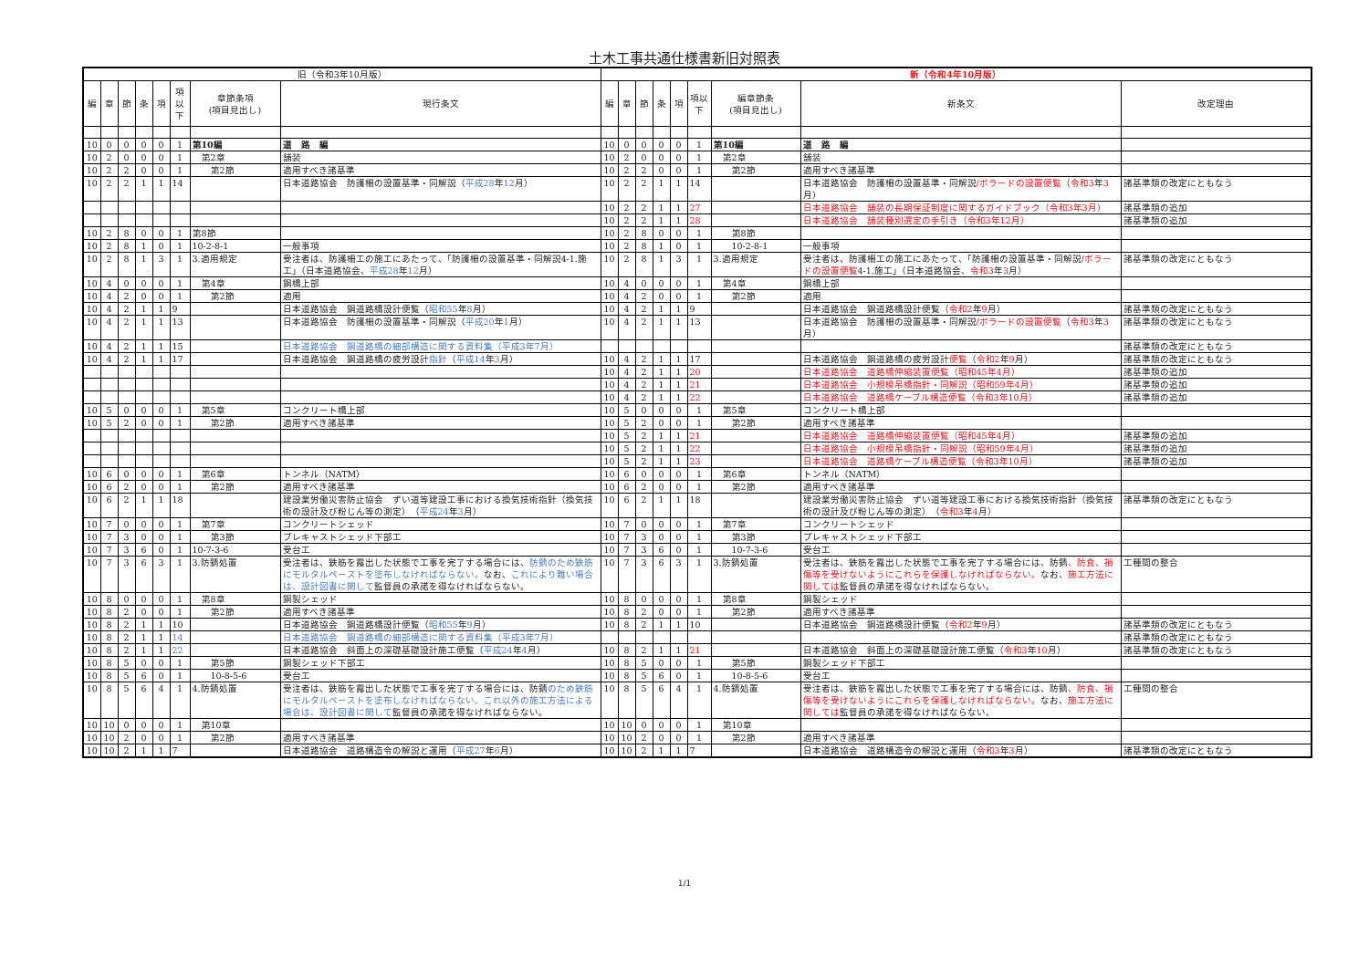土木工事共通仕様書新旧対照表
| 旧（令和3年10月版） | | | | | | | | 新（令和4年10月版） | | | | | | | | |
| --- | --- | --- | --- | --- | --- | --- | --- | --- | --- | --- | --- | --- | --- | --- | --- | --- |
| 編 | 章 | 節 | 条 | 項 | 項以下 | 章節条項 (項目見出し) | 現行条文 | 編 | 章 | 節 | 条 | 項 | 項以下 | 編章節条 (項目見出し) | 新条文 | 改定理由 |
| 10 | 0 | 0 | 0 | 0 | 1 | 第10編 | 道 路 編 | 10 | 0 | 0 | 0 | 0 | 1 | 第10編 | 道 路 編 | |
| 10 | 2 | 0 | 0 | 0 | 1 | 第2章 | 舗装 | 10 | 2 | 0 | 0 | 0 | 1 | 第2章 | 舗装 | |
| 10 | 2 | 2 | 0 | 0 | 1 | 第2節 | 適用すべき諸基準 | 10 | 2 | 2 | 0 | 0 | 1 | 第2節 | 適用すべき諸基準 | |
| 10 | 2 | 2 | 1 | 1 | 14 | | 日本道路協会 防護柵の設置基準・同解説（ 平成28 年 12 月） | 10 | 2 | 2 | 1 | 1 | 14 | | 日本道路協会 防護柵の設置基準・同解説 /ボラードの設置便覧 （ 令和3 年 3 月） | 諸基準類の改定にともなう |
| | | | | | | | | 10 | 2 | 2 | 1 | 1 | 27 | | 日本道路協会 舗装の長期保証制度に関するガイドブック（令和3年3月） | 諸基準類の追加 |
| | | | | | | | | 10 | 2 | 2 | 1 | 1 | 28 | | 日本道路協会 舗装種別選定の手引き（令和3年12月） | 諸基準類の追加 |
| 10 | 2 | 8 | 0 | 0 | 1 | 第8節 | | 10 | 2 | 8 | 0 | 0 | 1 | 第8節 | | |
| 10 | 2 | 8 | 1 | 0 | 1 | 10-2-8-1 | 一般事項 | 10 | 2 | 8 | 1 | 0 | 1 | 10-2-8-1 | 一般事項 | |
| 10 | 2 | 8 | 1 | 3 | 1 | 3.適用規定 | 受注者は、防護柵工の施工にあたって、「防護柵の設置基準・同解説4-1.施工」（日本道路協会、 平成28 年 12 月） | 10 | 2 | 8 | 1 | 3 | 1 | 3.適用規定 | 受注者は、防護柵工の施工にあたって、「防護柵の設置基準・同解説 /ボラードの設置便覧 4-1.施工」（日本道路協会、 令和3 年 3 月） | 諸基準類の改定にともなう |
| 10 | 4 | 0 | 0 | 0 | 1 | 第4章 | 鋼橋上部 | 10 | 4 | 0 | 0 | 0 | 1 | 第4章 | 鋼橋上部 | |
| 10 | 4 | 2 | 0 | 0 | 1 | 第2節 | 適用 | 10 | 4 | 2 | 0 | 0 | 1 | 第2節 | 適用 | |
| 10 | 4 | 2 | 1 | 1 | 9 | | 日本道路協会 鋼道路橋設計便覧（ 昭和55 年 8 月） | 10 | 4 | 2 | 1 | 1 | 9 | | 日本道路協会 鋼道路橋設計便覧（ 令和2 年 9 月） | 諸基準類の改定にともなう |
| 10 | 4 | 2 | 1 | 1 | 13 | | 日本道路協会 防護柵の設置基準・同解説（ 平成20 年 1 月） | 10 | 4 | 2 | 1 | 1 | 13 | | 日本道路協会 防護柵の設置基準・同解説 /ボラードの設置便覧 （ 令和3 年 3 月） | 諸基準類の改定にともなう |
| 10 | 4 | 2 | 1 | 1 | 15 | | 日本道路協会 鋼道路橋の細部構造に関する資料集（平成3年7月） | | | | | | | | | 諸基準類の改定にともなう |
| 10 | 4 | 2 | 1 | 1 | 17 | | 日本道路協会 鋼道路橋の疲労設計 指針 （ 平成14 年 3 月） | 10 | 4 | 2 | 1 | 1 | 17 | | 日本道路協会 鋼道路橋の疲労設計 便覧 （ 令和2 年 9 月） | 諸基準類の改定にともなう |
| | | | | | | | | 10 | 4 | 2 | 1 | 1 | 20 | | 日本道路協会 道路橋伸縮装置便覧（昭和45年4月） | 諸基準類の追加 |
| | | | | | | | | 10 | 4 | 2 | 1 | 1 | 21 | | 日本道路協会 小規模吊橋指針・同解説（昭和59年4月） | 諸基準類の追加 |
| | | | | | | | | 10 | 4 | 2 | 1 | 1 | 22 | | 日本道路協会 道路橋ケーブル構造便覧（令和3年10月） | 諸基準類の追加 |
| 10 | 5 | 0 | 0 | 0 | 1 | 第5章 | コンクリート橋上部 | 10 | 5 | 0 | 0 | 0 | 1 | 第5章 | コンクリート橋上部 | |
| 10 | 5 | 2 | 0 | 0 | 1 | 第2節 | 適用すべき諸基準 | 10 | 5 | 2 | 0 | 0 | 1 | 第2節 | 適用すべき諸基準 | |
| | | | | | | | | 10 | 5 | 2 | 1 | 1 | 21 | | 日本道路協会 道路橋伸縮装置便覧（昭和45年4月） | 諸基準類の追加 |
| | | | | | | | | 10 | 5 | 2 | 1 | 1 | 22 | | 日本道路協会 小規模吊橋指針・同解説（昭和59年4月） | 諸基準類の追加 |
| | | | | | | | | 10 | 5 | 2 | 1 | 1 | 23 | | 日本道路協会 道路橋ケーブル構造便覧（令和3年10月） | 諸基準類の追加 |
| 10 | 6 | 0 | 0 | 0 | 1 | 第6章 | トンネル（NATM） | 10 | 6 | 0 | 0 | 0 | 1 | 第6章 | トンネル（NATM） | |
| 10 | 6 | 2 | 0 | 0 | 1 | 第2節 | 適用すべき諸基準 | 10 | 6 | 2 | 0 | 0 | 1 | 第2節 | 適用すべき諸基準 | |
| 10 | 6 | 2 | 1 | 1 | 18 | | 建設業労働災害防止協会 ずい道等建設工事における換気技術指針（換気技術の設計及び粉じん等の測定） （ 平成24 年 3 月） | 10 | 6 | 2 | 1 | 1 | 18 | | 建設業労働災害防止協会 ずい道等建設工事における換気技術指針（換気技術の設計及び粉じん等の測定） （ 令和3 年 4 月） | 諸基準類の改定にともなう |
| 10 | 7 | 0 | 0 | 0 | 1 | 第7章 | コンクリートシェッド | 10 | 7 | 0 | 0 | 0 | 1 | 第7章 | コンクリートシェッド | |
| 10 | 7 | 3 | 0 | 0 | 1 | 第3節 | プレキャストシェッド下部工 | 10 | 7 | 3 | 0 | 0 | 1 | 第3節 | プレキャストシェッド下部工 | |
| 10 | 7 | 3 | 6 | 0 | 1 | 10-7-3-6 | 受台工 | 10 | 7 | 3 | 6 | 0 | 1 | 10-7-3-6 | 受台工 | |
| 10 | 7 | 3 | 6 | 3 | 1 | 3.防錆処置 | 受注者は、鉄筋を露出した状態で工事を完了する場合には、 防錆のため鉄筋にモルタルペーストを塗布しなければならない。 なお、 これにより難い場合は、設計図書に関して 監督員の承諾を得なければならない。 | 10 | 7 | 3 | 6 | 3 | 1 | 3.防錆処置 | 受注者は、鉄筋を露出した状態で工事を完了する場合には、防錆 、防食、損傷等を受けないようにこれらを保護しなければならない。 なお、 施工方法に関しては 監督員の承諾を得なければならない。 | 工種間の整合 |
| 10 | 8 | 0 | 0 | 0 | 1 | 第8章 | 鋼製シェッド | 10 | 8 | 0 | 0 | 0 | 1 | 第8章 | 鋼製シェッド | |
| 10 | 8 | 2 | 0 | 0 | 1 | 第2節 | 適用すべき諸基準 | 10 | 8 | 2 | 0 | 0 | 1 | 第2節 | 適用すべき諸基準 | |
| 10 | 8 | 2 | 1 | 1 | 10 | | 日本道路協会 鋼道路橋設計便覧（ 昭和55 年 9 月） | 10 | 8 | 2 | 1 | 1 | 10 | | 日本道路協会 鋼道路橋設計便覧（ 令和2 年 9 月） | 諸基準類の改定にともなう |
| 10 | 8 | 2 | 1 | 1 | 14 | | 日本道路協会 鋼道路橋の細部構造に関する資料集（平成3年7月） | | | | | | | | | 諸基準類の改定にともなう |
| 10 | 8 | 2 | 1 | 1 | 22 | | 日本道路協会 斜面上の深礎基礎設計施工便覧（ 平成24 年 4 月） | 10 | 8 | 2 | 1 | 1 | 21 | | 日本道路協会 斜面上の深礎基礎設計施工便覧（ 令和3 年 10 月） | 諸基準類の改定にともなう |
| 10 | 8 | 5 | 0 | 0 | 1 | 第5節 | 鋼製シェッド下部工 | 10 | 8 | 5 | 0 | 0 | 1 | 第5節 | 鋼製シェッド下部工 | |
| 10 | 8 | 5 | 6 | 0 | 1 | 10-8-5-6 | 受台工 | 10 | 8 | 5 | 6 | 0 | 1 | 10-8-5-6 | 受台工 | |
| 10 | 8 | 5 | 6 | 4 | 1 | 4.防錆処置 | 受注者は、鉄筋を露出した状態で工事を完了する場合には、防錆 のため鉄筋にモルタルペーストを塗布しなければならない。これ以外の施工方法による場合は、設計図書に関して 監督員の承諾を得なければならない。 | 10 | 8 | 5 | 6 | 4 | 1 | 4.防錆処置 | 受注者は、鉄筋を露出した状態で工事を完了する場合には、防錆 、防食、損傷等を受けないようにこれらを保護しなければならない。 なお、 施工方法に関しては 監督員の承諾を得なければならない。 | 工種間の整合 |
| 10 | 10 | 0 | 0 | 0 | 1 | 第10章 | | 10 | 10 | 0 | 0 | 0 | 1 | 第10章 | | |
| 10 | 10 | 2 | 0 | 0 | 1 | 第2節 | 適用すべき諸基準 | 10 | 10 | 2 | 0 | 0 | 1 | 第2節 | 適用すべき諸基準 | |
| 10 | 10 | 2 | 1 | 1 | 7 | | 日本道路協会 道路構造令の解説と運用（ 平成27 年 6 月） | 10 | 10 | 2 | 1 | 1 | 7 | | 日本道路協会 道路構造令の解説と運用（ 令和3 年 3 月） | 諸基準類の改定にともなう |
1/1